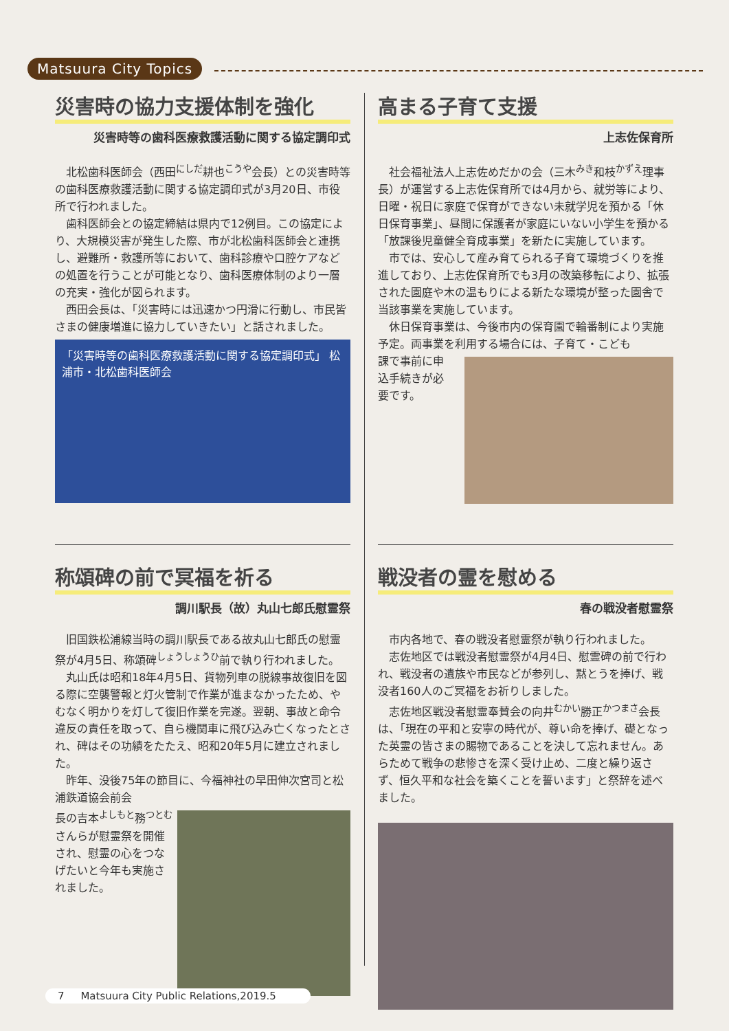Matsuura City Topics
災害時の協力支援体制を強化
災害時等の歯科医療救護活動に関する協定調印式
北松歯科医師会（西田<sup>にしだ</sup>耕也<sup>こうや</sup>会長）との災害時等の歯科医療救護活動に関する協定調印式が3月20日、市役所で行われました。
歯科医師会との協定締結は県内で12例目。この協定により、大規模災害が発生した際、市が北松歯科医師会と連携し、避難所・救護所等において、歯科診療や口腔ケアなどの処置を行うことが可能となり、歯科医療体制のより一層の充実・強化が図られます。
西田会長は、「災害時には迅速かつ円滑に行動し、市民皆さまの健康増進に協力していきたい」と話されました。
「災害時等の歯科医療救護活動に関する協定調印式」 松浦市・北松歯科医師会
高まる子育て支援
上志佐保育所
社会福祉法人上志佐めだかの会（三木<sup>みき</sup>和枝<sup>かずえ</sup>理事長）が運営する上志佐保育所では4月から、就労等により、日曜・祝日に家庭で保育ができない未就学児を預かる「休日保育事業」、昼間に保護者が家庭にいない小学生を預かる「放課後児童健全育成事業」を新たに実施しています。
市では、安心して産み育てられる子育て環境づくりを推進しており、上志佐保育所でも3月の改築移転により、拡張された園庭や木の温もりによる新たな環境が整った園舎で当該事業を実施しています。
休日保育事業は、今後市内の保育園で輪番制により実施予定。両事業を利用する場合には、子育て・こども
課で事前に申込手続きが必要です。
称頌碑の前で冥福を祈る
調川駅長（故）丸山七郎氏慰霊祭
旧国鉄松浦線当時の調川駅長である故丸山七郎氏の慰霊祭が4月5日、称頌碑<sup>しょうしょうひ</sup>前で執り行われました。
丸山氏は昭和18年4月5日、貨物列車の脱線事故復旧を図る際に空襲警報と灯火管制で作業が進まなかったため、やむなく明かりを灯して復旧作業を完遂。翌朝、事故と命令違反の責任を取って、自ら機関車に飛び込み亡くなったとされ、碑はその功績をたたえ、昭和20年5月に建立されました。
昨年、没後75年の節目に、今福神社の早田伸次宮司と松浦鉄道協会前会
長の吉本<sup>よしもと</sup>務<sup>つとむ</sup>さんらが慰霊祭を開催され、慰霊の心をつなげたいと今年も実施されました。
戦没者の霊を慰める
春の戦没者慰霊祭
市内各地で、春の戦没者慰霊祭が執り行われました。
志佐地区では戦没者慰霊祭が4月4日、慰霊碑の前で行われ、戦没者の遺族や市民などが参列し、黙とうを捧げ、戦没者160人のご冥福をお祈りしました。
志佐地区戦没者慰霊奉賛会の向井<sup>むかい</sup>勝正<sup>かつまさ</sup>会長は、「現在の平和と安寧の時代が、尊い命を捧げ、礎となった英霊の皆さまの賜物であることを決して忘れません。あらためて戦争の悲惨さを深く受け止め、二度と繰り返さず、恒久平和な社会を築くことを誓います」と祭辞を述べました。
7 Matsuura City Public Relations,2019.5